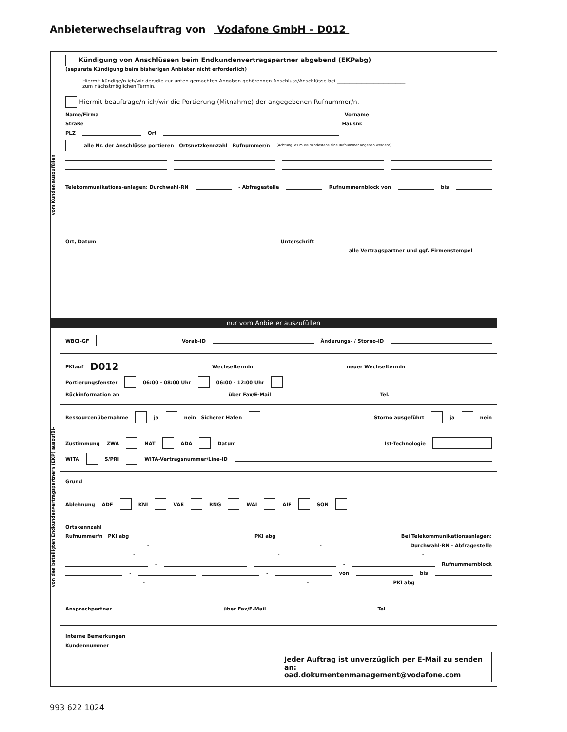Anbieterwechselauftrag von Vodafone GmbH – D012
vom Kunden auszufüllen
Kündigung von Anschlüssen beim Endkundenvertragspartner abgebend (EKPabg)
(separate Kündigung beim bisherigen Anbieter nicht erforderlich)
Hiermit kündige/n ich/wir den/die zur unten gemachten Angaben gehörenden Anschluss/Anschlüsse bei ____________________________
zum nächstmöglichen Termin.
Hiermit beauftrage/n ich/wir die Portierung (Mitnahme) der angegebenen Rufnummer/n.
Name/Firma Vorname
Straße Hausnr.
PLZ Ort
alle Nr. der Anschlüsse portieren Ortsnetzkennzahl Rufnummer/n (Achtung: es muss mindestens eine Rufnummer angeben werden!)
Telekommunikations-anlagen: Durchwahl-RN - Abfragestelle Rufnummernblock von bis
Ort, Datum Unterschrift
alle Vertragspartner und ggf. Firmenstempel
nur vom Anbieter auszufüllen
von den beteiligten Endkundenvertragspartnern (EKP) auszufül-
WBCI-GF Vorab-ID Änderungs- / Storno-ID
PKIauf D012 Wechseltermin neuer Wechseltermin
Portierungsfenster 06:00 - 08:00 Uhr 06:00 - 12:00 Uhr
Rückinformation an über Fax/E-Mail Tel.
Ressourcenübernahme ja nein Sicherer Hafen Storno ausgeführt ja nein
Zustimmung ZWA NAT ADA Datum Ist-Technologie
WITA S/PRI WITA-Vertragsnummer/Line-ID
Grund
Ablehnung ADF KNI VAE RNG WAI AIF SON
Ortskennzahl
Rufnummer/n PKI abg PKI abg Bei Telekommunikationsanlagen:
- - Durchwahl-RN - Abfragestelle
- - -
- - Rufnummernblock
- - von bis
- - PKI abg
Ansprechpartner über Fax/E-Mail Tel.
Interne Bemerkungen
Kundennummer
Jeder Auftrag ist unverzüglich per E-Mail zu senden an:
oad.dokumentenmanagement@vodafone.com
993 622 1024